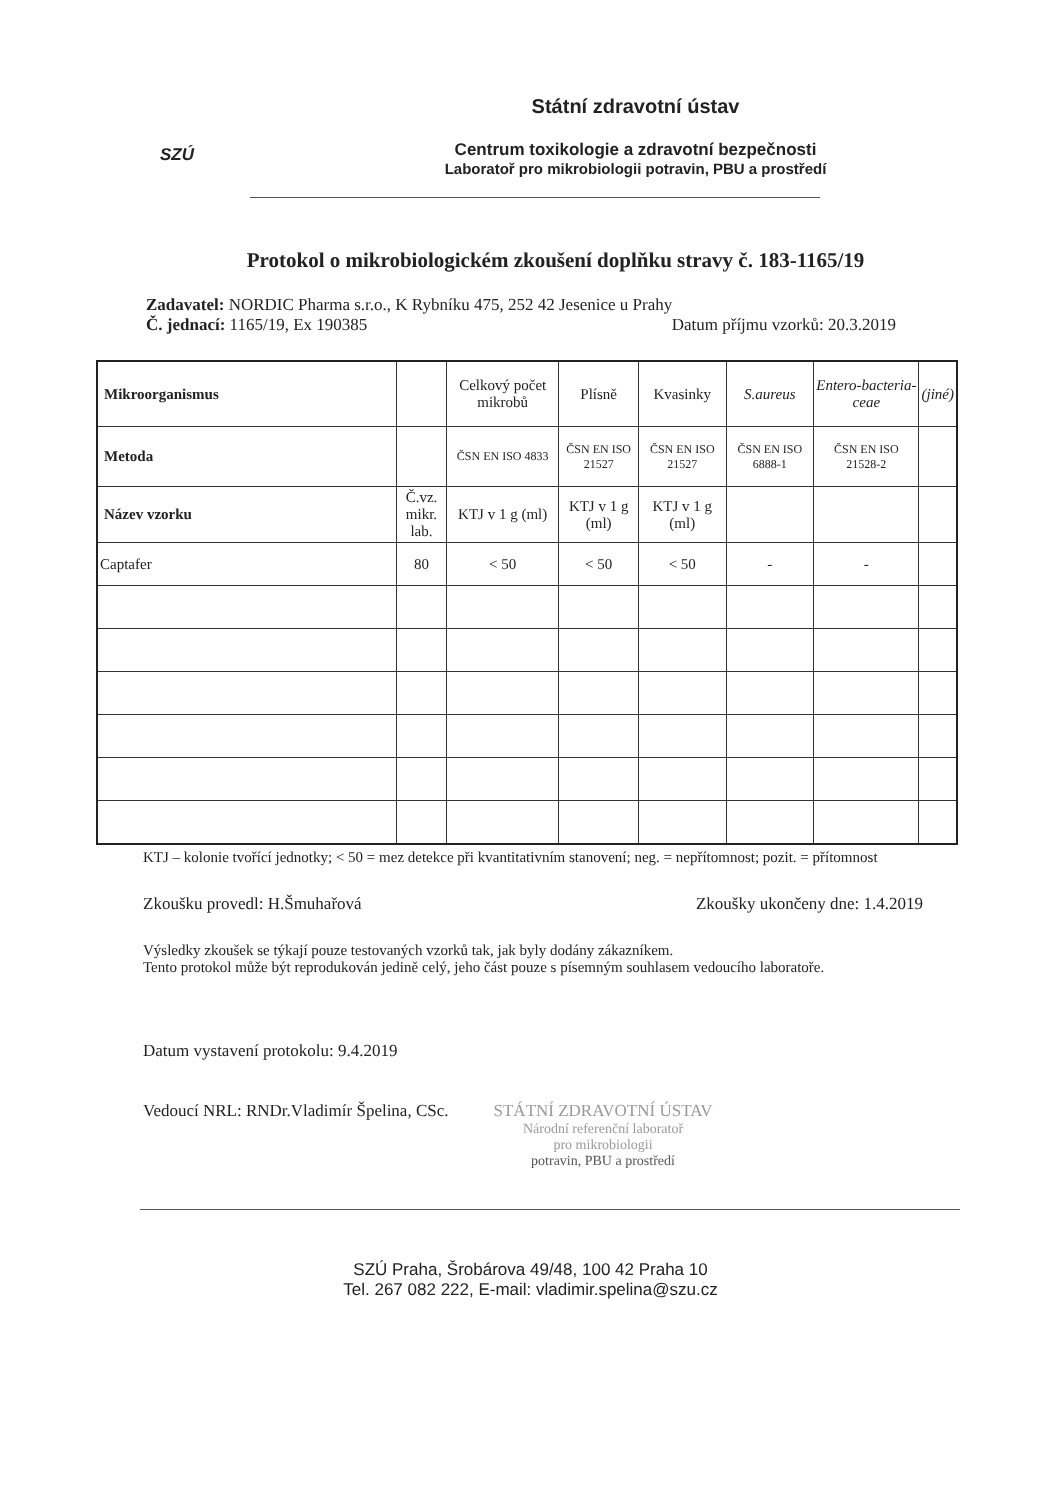SZÚ
Státní zdravotní ústav
Centrum toxikologie a zdravotní bezpečnosti
Laboratoř pro mikrobiologii potravin, PBU a prostředí
Protokol o mikrobiologickém zkoušení doplňku stravy č. 183-1165/19
Zadavatel: NORDIC Pharma s.r.o., K Rybníku 475, 252 42 Jesenice u Prahy
Č. jednací: 1165/19, Ex 190385 Datum příjmu vzorků: 20.3.2019
| Mikroorganismus | | Celkový počet mikrobů | Plísně | Kvasinky | S.aureus | Entero-bacteria-ceae | (jiné) |
| Metoda | | ČSN EN ISO 4833 | ČSN EN ISO 21527 | ČSN EN ISO 21527 | ČSN EN ISO 6888-1 | ČSN EN ISO 21528-2 | |
| Název vzorku | Č.vz. mikr. lab. | KTJ v 1 g (ml) | KTJ v 1 g (ml) | KTJ v 1 g (ml) | | | |
| Captafer | 80 | < 50 | < 50 | < 50 | - | - | |
KTJ – kolonie tvořící jednotky; < 50 = mez detekce při kvantitativním stanovení; neg. = nepřítomnost; pozit. = přítomnost
Zkoušku provedl: H.Šmuhařová Zkoušky ukončeny dne: 1.4.2019
Výsledky zkoušek se týkají pouze testovaných vzorků tak, jak byly dodány zákazníkem.
Tento protokol může být reprodukován jedině celý, jeho část pouze s písemným souhlasem vedoucího laboratoře.
Datum vystavení protokolu: 9.4.2019
Vedoucí NRL: RNDr.Vladimír Špelina, CSc. STÁTNÍ ZDRAVOTNÍ ÚSTAV
Národní referenční laboratoř
pro mikrobiologii
potravin, PBU a prostředí
SZÚ Praha, Šrobárova 49/48, 100 42 Praha 10
Tel. 267 082 222, E-mail: vladimir.spelina@szu.cz